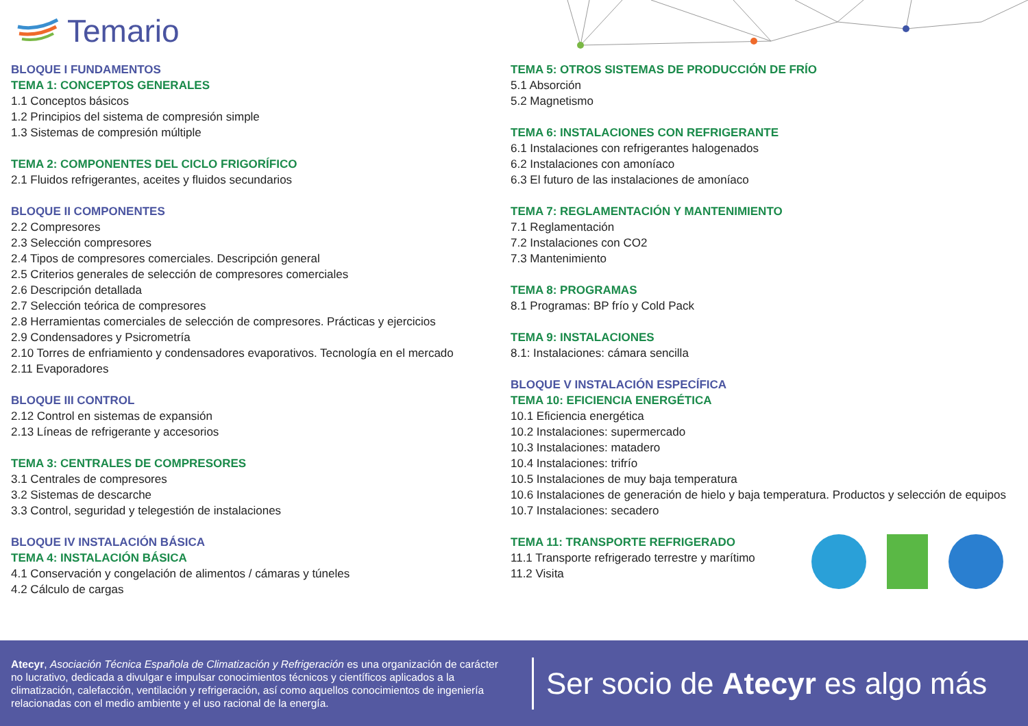Temario
BLOQUE I FUNDAMENTOS
TEMA 1: CONCEPTOS GENERALES
1.1 Conceptos básicos
1.2 Principios del sistema de compresión simple
1.3 Sistemas de compresión múltiple
TEMA 2: COMPONENTES DEL CICLO FRIGORÍFICO
2.1 Fluidos refrigerantes, aceites y fluidos secundarios
BLOQUE II COMPONENTES
2.2 Compresores
2.3 Selección compresores
2.4 Tipos de compresores comerciales. Descripción general
2.5 Criterios generales de selección de compresores comerciales
2.6 Descripción detallada
2.7 Selección teórica de compresores
2.8 Herramientas comerciales de selección de compresores. Prácticas y ejercicios
2.9 Condensadores y Psicrometría
2.10 Torres de enfriamiento y condensadores evaporativos. Tecnología en el mercado
2.11 Evaporadores
BLOQUE III CONTROL
2.12 Control en sistemas de expansión
2.13 Líneas de refrigerante y accesorios
TEMA 3: CENTRALES DE COMPRESORES
3.1 Centrales de compresores
3.2 Sistemas de descarche
3.3 Control, seguridad y telegestión de instalaciones
BLOQUE IV INSTALACIÓN BÁSICA
TEMA 4: INSTALACIÓN BÁSICA
4.1 Conservación y congelación de alimentos / cámaras y túneles
4.2 Cálculo de cargas
TEMA 5: OTROS SISTEMAS DE PRODUCCIÓN DE FRÍO
5.1 Absorción
5.2 Magnetismo
TEMA 6: INSTALACIONES CON REFRIGERANTE
6.1 Instalaciones con refrigerantes halogenados
6.2 Instalaciones con amoníaco
6.3 El futuro de las instalaciones de amoníaco
TEMA 7: REGLAMENTACIÓN Y MANTENIMIENTO
7.1 Reglamentación
7.2 Instalaciones con CO2
7.3 Mantenimiento
TEMA 8: PROGRAMAS
8.1 Programas: BP frío y Cold Pack
TEMA 9: INSTALACIONES
8.1: Instalaciones: cámara sencilla
BLOQUE V INSTALACIÓN ESPECÍFICA
TEMA 10: EFICIENCIA ENERGÉTICA
10.1 Eficiencia energética
10.2 Instalaciones: supermercado
10.3 Instalaciones: matadero
10.4 Instalaciones: trifrío
10.5 Instalaciones de muy baja temperatura
10.6 Instalaciones de generación de hielo y baja temperatura. Productos y selección de equipos
10.7 Instalaciones: secadero
TEMA 11: TRANSPORTE REFRIGERADO
11.1 Transporte refrigerado terrestre y marítimo
11.2 Visita
Atecyr, Asociación Técnica Española de Climatización y Refrigeración es una organización de carácter no lucrativo, dedicada a divulgar e impulsar conocimientos técnicos y científicos aplicados a la climatización, calefacción, ventilación y refrigeración, así como aquellos conocimientos de ingeniería relacionadas con el medio ambiente y el uso racional de la energía.
Ser socio de Atecyr es algo más